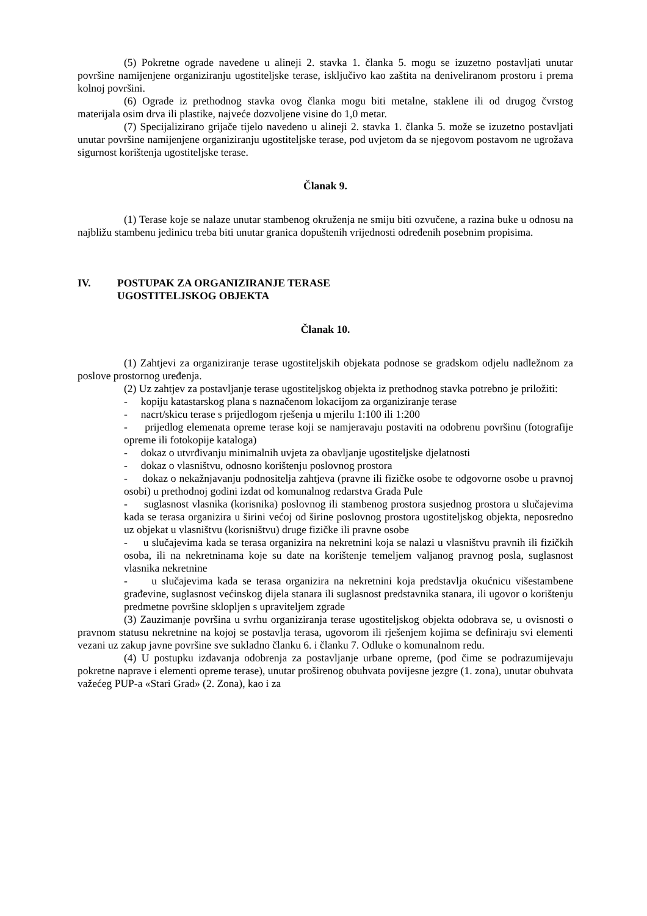(5) Pokretne ograde navedene u alineji 2. stavka 1. članka 5. mogu se izuzetno postavljati unutar površine namijenjene organiziranju ugostiteljske terase, isključivo kao zaštita na deniveliranom prostoru i prema kolnoj površini.
(6) Ograde iz prethodnog stavka ovog članka mogu biti metalne, staklene ili od drugog čvrstog materijala osim drva ili plastike, najveće dozvoljene visine do 1,0 metar.
(7) Specijalizirano grijače tijelo navedeno u alineji 2. stavka 1. članka 5. može se izuzetno postavljati unutar površine namijenjene organiziranju ugostiteljske terase, pod uvjetom da se njegovom postavom ne ugrožava sigurnost korištenja ugostiteljske terase.
Članak 9.
(1) Terase koje se nalaze unutar stambenog okruženja ne smiju biti ozvučene, a razina buke u odnosu na najbližu stambenu jedinicu treba biti unutar granica dopuštenih vrijednosti određenih posebnim propisima.
IV. POSTUPAK ZA ORGANIZIRANJE TERASE
UGOSTITELJSKOG OBJEKTA
Članak 10.
(1) Zahtjevi za organiziranje terase ugostiteljskih objekata podnose se gradskom odjelu nadležnom za poslove prostornog uređenja.
(2) Uz zahtjev za postavljanje terase ugostiteljskog objekta iz prethodnog stavka potrebno je priložiti:
- kopiju katastarskog plana s naznačenom lokacijom za organiziranje terase
- nacrt/skicu terase s prijedlogom rješenja u mjerilu 1:100 ili 1:200
- prijedlog elemenata opreme terase koji se namjeravaju postaviti na odobrenu površinu (fotografije opreme ili fotokopije kataloga)
- dokaz o utvrđivanju minimalnih uvjeta za obavljanje ugostiteljske djelatnosti
- dokaz o vlasništvu, odnosno korištenju poslovnog prostora
- dokaz o nekažnjavanju podnositelja zahtjeva (pravne ili fizičke osobe te odgovorne osobe u pravnoj osobi) u prethodnoj godini izdat od komunalnog redarstva Grada Pule
- suglasnost vlasnika (korisnika) poslovnog ili stambenog prostora susjednog prostora u slučajevima kada se terasa organizira u širini većoj od širine poslovnog prostora ugostiteljskog objekta, neposredno uz objekat u vlasništvu (korisništvu) druge fizičke ili pravne osobe
- u slučajevima kada se terasa organizira na nekretnini koja se nalazi u vlasništvu pravnih ili fizičkih osoba, ili na nekretninama koje su date na korištenje temeljem valjanog pravnog posla, suglasnost vlasnika nekretnine
- u slučajevima kada se terasa organizira na nekretnini koja predstavlja okućnicu višestambene građevine, suglasnost većinskog dijela stanara ili suglasnost predstavnika stanara, ili ugovor o korištenju predmetne površine sklopljen s upraviteljem zgrade
(3) Zauzimanje površina u svrhu organiziranja terase ugostiteljskog objekta odobrava se, u ovisnosti o pravnom statusu nekretnine na kojoj se postavlja terasa, ugovorom ili rješenjem kojima se definiraju svi elementi vezani uz zakup javne površine sve sukladno članku 6. i članku 7. Odluke o komunalnom redu.
(4) U postupku izdavanja odobrenja za postavljanje urbane opreme, (pod čime se podrazumijevaju pokretne naprave i elementi opreme terase), unutar proširenog obuhvata povijesne jezgre (1. zona), unutar obuhvata važećeg PUP-a «Stari Grad» (2. Zona), kao i za